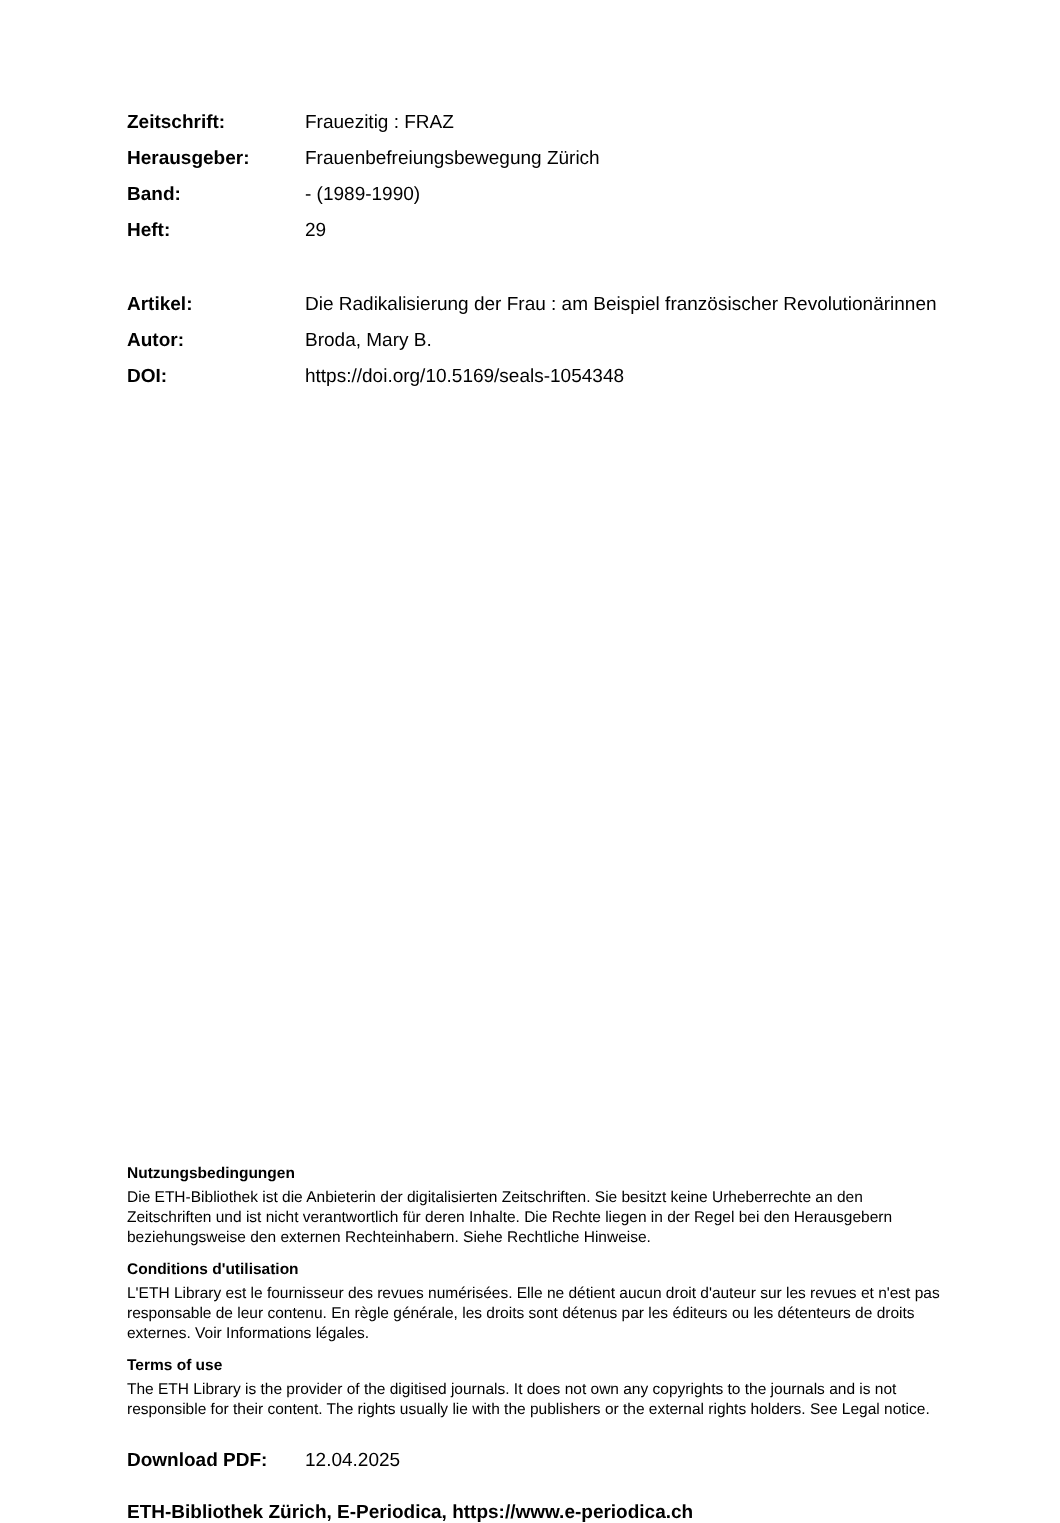Zeitschrift: Frauezitig : FRAZ
Herausgeber: Frauenbefreiungsbewegung Zürich
Band: - (1989-1990)
Heft: 29
Artikel: Die Radikalisierung der Frau : am Beispiel französischer Revolutionärinnen
Autor: Broda, Mary B.
DOI: https://doi.org/10.5169/seals-1054348
Nutzungsbedingungen
Die ETH-Bibliothek ist die Anbieterin der digitalisierten Zeitschriften. Sie besitzt keine Urheberrechte an den Zeitschriften und ist nicht verantwortlich für deren Inhalte. Die Rechte liegen in der Regel bei den Herausgebern beziehungsweise den externen Rechteinhabern. Siehe Rechtliche Hinweise.
Conditions d'utilisation
L'ETH Library est le fournisseur des revues numérisées. Elle ne détient aucun droit d'auteur sur les revues et n'est pas responsable de leur contenu. En règle générale, les droits sont détenus par les éditeurs ou les détenteurs de droits externes. Voir Informations légales.
Terms of use
The ETH Library is the provider of the digitised journals. It does not own any copyrights to the journals and is not responsible for their content. The rights usually lie with the publishers or the external rights holders. See Legal notice.
Download PDF: 12.04.2025
ETH-Bibliothek Zürich, E-Periodica, https://www.e-periodica.ch